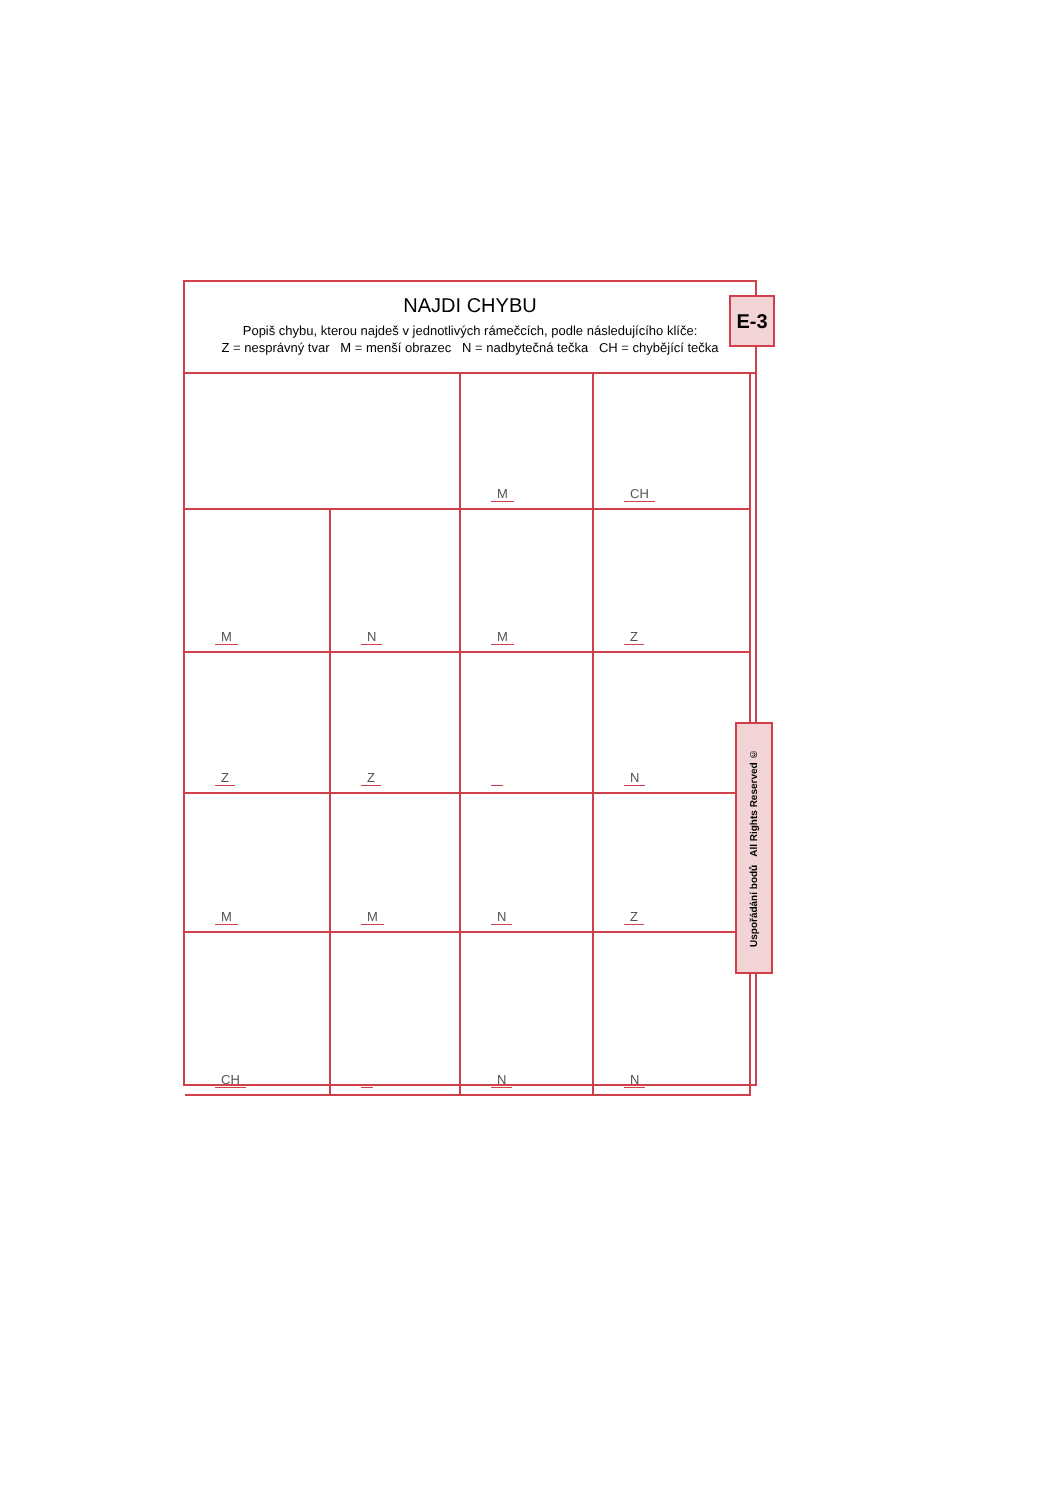NAJDI CHYBU
Popiš chybu, kterou najdeš v jednotlivých rámečcích, podle následujícího klíče:
Z = nesprávný tvar M = menší obrazec N = nadbytečná tečka CH = chybějící tečka
M
CH
M
N
M
Z
Z
Z
N
M
M
N
Z
CH
N
N
E-3
Uspořádání bodů All Rights Reserved ©